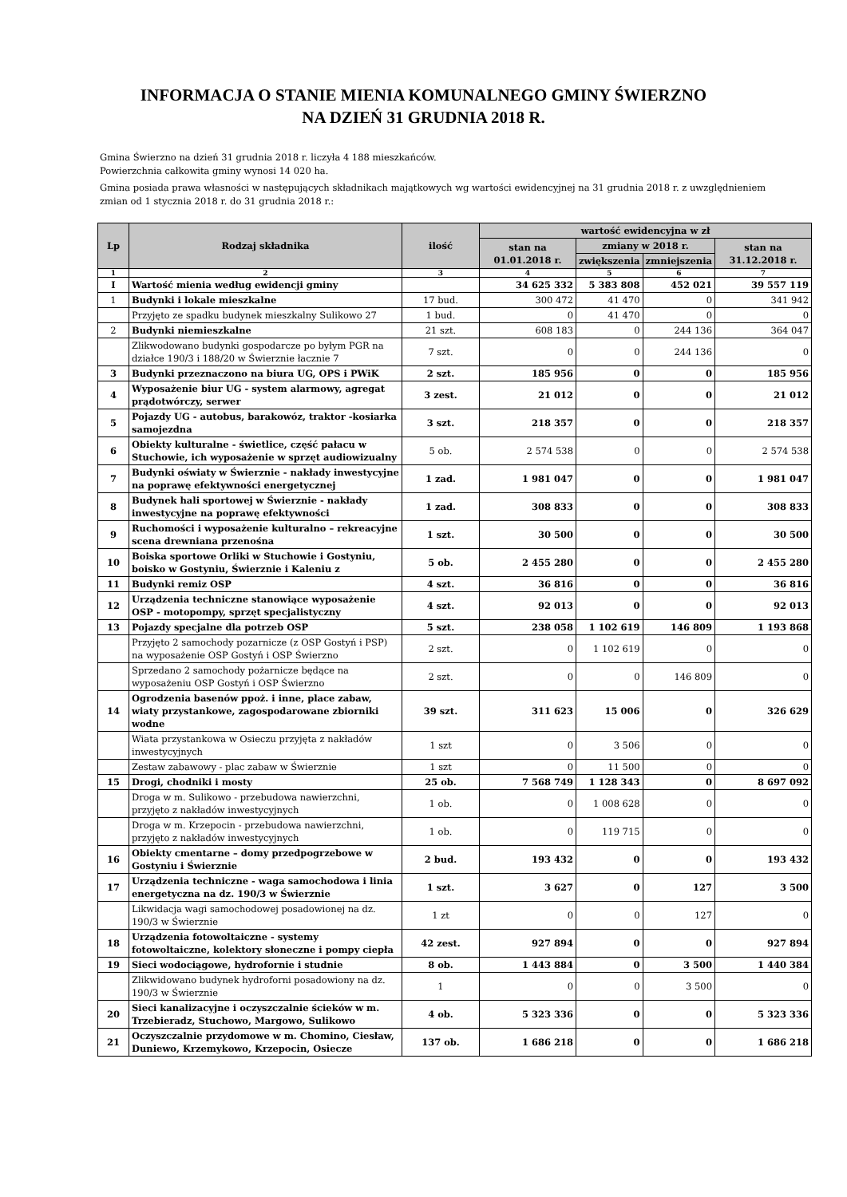INFORMACJA O STANIE MIENIA KOMUNALNEGO GMINY ŚWIERZNO
NA DZIEŃ 31 GRUDNIA 2018 R.
Gmina Świerzno na dzień 31 grudnia 2018 r. liczyła 4 188 mieszkańców.
Powierzchnia całkowita gminy wynosi 14 020 ha.
Gmina posiada prawa własności w następujących składnikach majątkowych wg wartości ewidencyjnej na 31 grudnia 2018 r. z uwzględnieniem zmian od 1 stycznia 2018 r. do 31 grudnia 2018 r.:
| Lp | Rodzaj składnika | ilość | wartość ewidencyjna w zł | | | |
| --- | --- | --- | --- | --- | --- | --- |
| | | | stan na 01.01.2018 r. | zmiany w 2018 r. | | stan na 31.12.2018 r. |
| | | | | zwiększenia | zmniejszenia | |
| 1 | 2 | 3 | 4 | 5 | 6 | 7 |
| I | Wartość mienia według ewidencji gminy | | 34 625 332 | 5 383 808 | 452 021 | 39 557 119 |
| 1 | Budynki i lokale mieszkalne | 17 bud. | 300 472 | 41 470 | 0 | 341 942 |
| | Przyjęto ze spadku budynek mieszkalny Sulikowo 27 | 1 bud. | 0 | 41 470 | 0 | 0 |
| 2 | Budynki niemieszkalne | 21 szt. | 608 183 | 0 | 244 136 | 364 047 |
| | Zlikwodowano budynki gospodarcze po byłym PGR na działce 190/3 i 188/20 w Świerznie łacznie 7 | 7 szt. | 0 | 0 | 244 136 | 0 |
| 3 | Budynki przeznaczono na biura UG, OPS i PWiK | 2 szt. | 185 956 | 0 | 0 | 185 956 |
| 4 | Wyposażenie biur UG - system alarmowy, agregat prądotwórczy, serwer | 3 zest. | 21 012 | 0 | 0 | 21 012 |
| 5 | Pojazdy UG - autobus, barakowóz, traktor -kosiarka samojezdna | 3 szt. | 218 357 | 0 | 0 | 218 357 |
| 6 | Obiekty kulturalne - świetlice, część pałacu w Stuchowie, ich wyposażenie w sprzęt audiowizualny | 5 ob. | 2 574 538 | 0 | 0 | 2 574 538 |
| 7 | Budynki oświaty w Świerznie - nakłady inwestycyjne na poprawę efektywności energetycznej | 1 zad. | 1 981 047 | 0 | 0 | 1 981 047 |
| 8 | Budynek hali sportowej w Świerznie - nakłady inwestycyjne na poprawę efektywności | 1 zad. | 308 833 | 0 | 0 | 308 833 |
| 9 | Ruchomości i wyposażenie kulturalno – rekreacyjne scena drewniana przenośna | 1 szt. | 30 500 | 0 | 0 | 30 500 |
| 10 | Boiska sportowe Orliki w Stuchowie i Gostyniu, boisko w Gostyniu, Świerznie i Kaleniu z | 5 ob. | 2 455 280 | 0 | 0 | 2 455 280 |
| 11 | Budynki remiz OSP | 4 szt. | 36 816 | 0 | 0 | 36 816 |
| 12 | Urządzenia techniczne stanowiące wyposażenie OSP - motopompy, sprzęt specjalistyczny | 4 szt. | 92 013 | 0 | 0 | 92 013 |
| 13 | Pojazdy specjalne dla potrzeb OSP | 5 szt. | 238 058 | 1 102 619 | 146 809 | 1 193 868 |
| | Przyjęto 2 samochody pozarnicze (z OSP Gostyń i PSP) na wyposażenie OSP Gostyń i OSP Świerzno | 2 szt. | 0 | 1 102 619 | 0 | 0 |
| | Sprzedano 2 samochody pożarnicze będące na wyposażeniu OSP Gostyń i OSP Świerzno | 2 szt. | 0 | 0 | 146 809 | 0 |
| 14 | Ogrodzenia basenów ppoż. i inne, place zabaw, wiaty przystankowe, zagospodarowane zbiorniki wodne | 39 szt. | 311 623 | 15 006 | 0 | 326 629 |
| | Wiata przystankowa w Osieczu przyjęta z nakładów inwestycyjnych | 1 szt | 0 | 3 506 | 0 | 0 |
| | Zestaw zabawowy - plac zabaw w Świerznie | 1 szt | 0 | 11 500 | 0 | 0 |
| 15 | Drogi, chodniki i mosty | 25 ob. | 7 568 749 | 1 128 343 | 0 | 8 697 092 |
| | Droga w m. Sulikowo - przebudowa nawierzchni, przyjęto z nakładów inwestycyjnych | 1 ob. | 0 | 1 008 628 | 0 | 0 |
| | Droga w m. Krzepocin - przebudowa nawierzchni, przyjęto z nakładów inwestycyjnych | 1 ob. | 0 | 119 715 | 0 | 0 |
| 16 | Obiekty cmentarne – domy przedpogrzebowe w Gostyniu i Świerznie | 2 bud. | 193 432 | 0 | 0 | 193 432 |
| 17 | Urządzenia techniczne - waga samochodowa i linia energetyczna na dz. 190/3 w Świerznie | 1 szt. | 3 627 | 0 | 127 | 3 500 |
| | Likwidacja wagi samochodowej posadowionej na dz. 190/3 w Świerznie | 1 zt | 0 | 0 | 127 | 0 |
| 18 | Urządzenia fotowoltaiczne - systemy fotowoltaiczne, kolektory słoneczne i pompy ciepła | 42 zest. | 927 894 | 0 | 0 | 927 894 |
| 19 | Sieci wodociągowe, hydrofornie i studnie | 8 ob. | 1 443 884 | 0 | 3 500 | 1 440 384 |
| | Zlikwidowano budynek hydroforni posadowiony na dz. 190/3 w Świerznie | 1 | 0 | 0 | 3 500 | 0 |
| 20 | Sieci kanalizacyjne i oczyszczalnie ścieków w m. Trzebieradz, Stuchowo, Margowo, Sulikowo | 4 ob. | 5 323 336 | 0 | 0 | 5 323 336 |
| 21 | Oczyszczalnie przydomowe w m. Chomino, Ciesław, Duniewo, Krzemykowo, Krzepocin, Osiecze | 137 ob. | 1 686 218 | 0 | 0 | 1 686 218 |